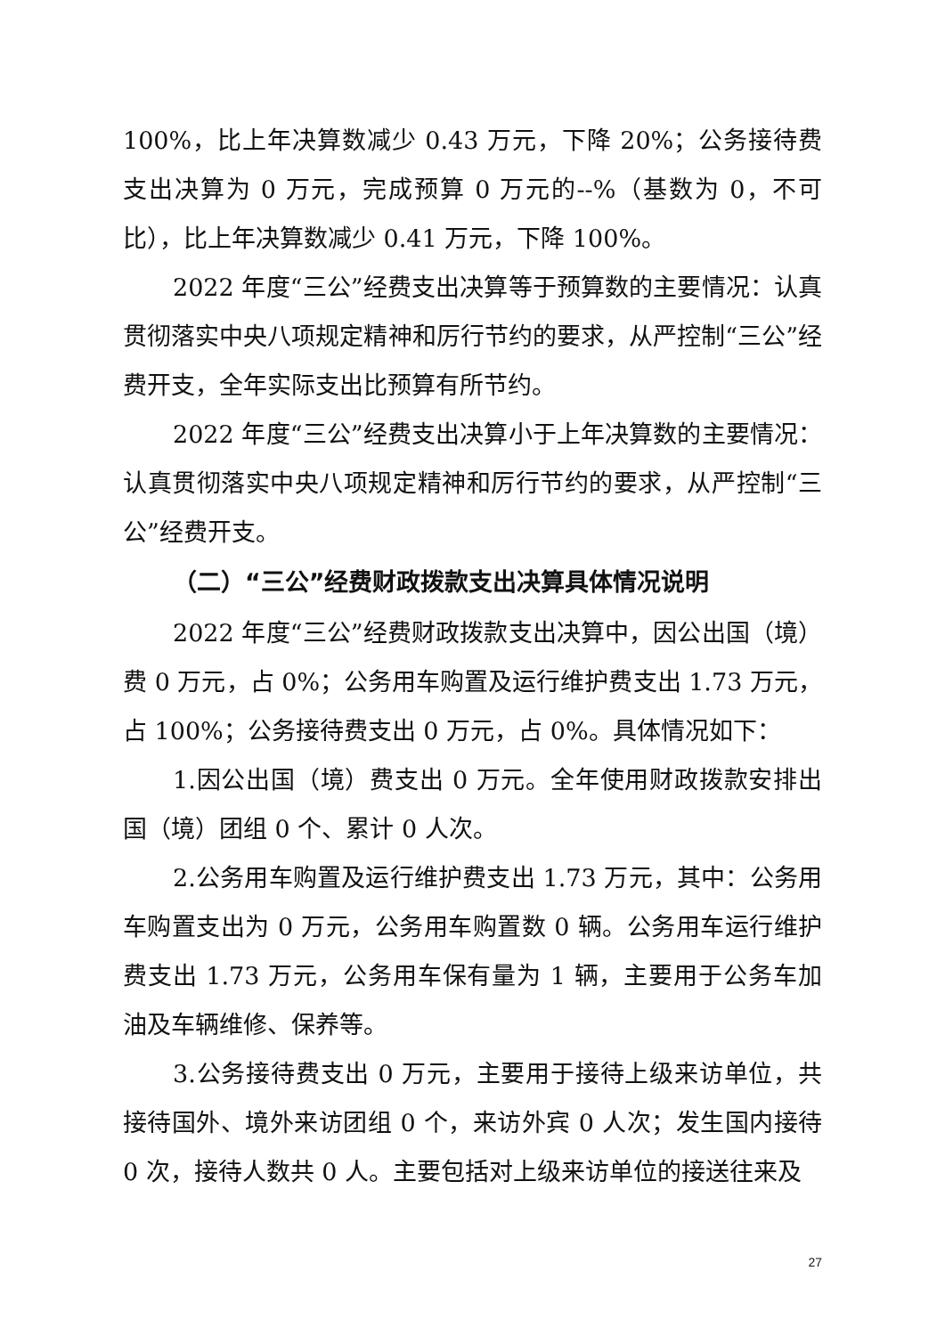100%，比上年决算数减少 0.43 万元，下降 20%；公务接待费支出决算为 0 万元，完成预算 0 万元的--%（基数为 0，不可比），比上年决算数减少 0.41 万元，下降 100%。
2022 年度“三公”经费支出决算等于预算数的主要情况：认真贯彻落实中央八项规定精神和厉行节约的要求，从严控制“三公”经费开支，全年实际支出比预算有所节约。
2022 年度“三公”经费支出决算小于上年决算数的主要情况：认真贯彻落实中央八项规定精神和厉行节约的要求，从严控制“三公”经费开支。
（二）“三公”经费财政拨款支出决算具体情况说明
2022 年度“三公”经费财政拨款支出决算中，因公出国（境）费 0 万元，占 0%；公务用车购置及运行维护费支出 1.73 万元，占 100%；公务接待费支出 0 万元，占 0%。具体情况如下：
1.因公出国（境）费支出 0 万元。全年使用财政拨款安排出国（境）团组 0 个、累计 0 人次。
2.公务用车购置及运行维护费支出 1.73 万元，其中：公务用车购置支出为 0 万元，公务用车购置数 0 辆。公务用车运行维护费支出 1.73 万元，公务用车保有量为 1 辆，主要用于公务车加油及车辆维修、保养等。
3.公务接待费支出 0 万元，主要用于接待上级来访单位，共接待国外、境外来访团组 0 个，来访外宾 0 人次；发生国内接待 0 次，接待人数共 0 人。主要包括对上级来访单位的接送往来及
27